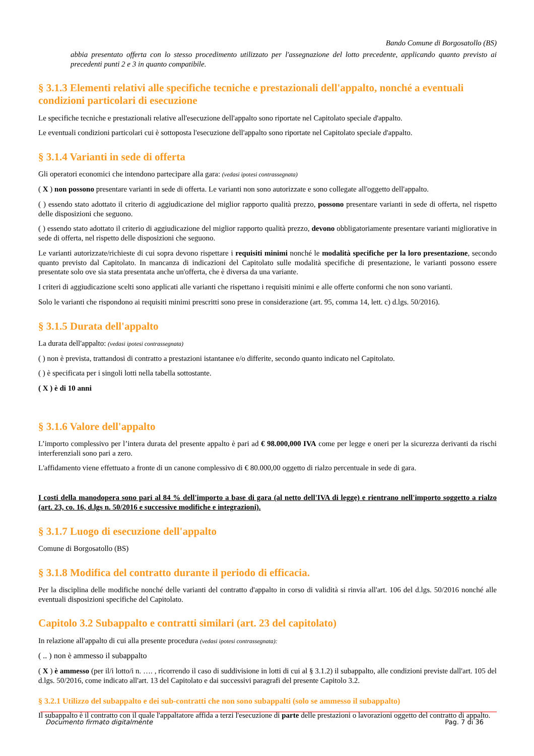Bando Comune di Borgosatollo (BS)
abbia presentato offerta con lo stesso procedimento utilizzato per l'assegnazione del lotto precedente, applicando quanto previsto ai precedenti punti 2 e 3 in quanto compatibile.
§ 3.1.3 Elementi relativi alle specifiche tecniche e prestazionali dell'appalto, nonché a eventuali condizioni particolari di esecuzione
Le specifiche tecniche e prestazionali relative all'esecuzione dell'appalto sono riportate nel Capitolato speciale d'appalto.
Le eventuali condizioni particolari cui è sottoposta l'esecuzione dell'appalto sono riportate nel Capitolato speciale d'appalto.
§ 3.1.4 Varianti in sede di offerta
Gli operatori economici che intendono partecipare alla gara: (vedasi ipotesi contrassegnata)
( X ) non possono presentare varianti in sede di offerta. Le varianti non sono autorizzate e sono collegate all'oggetto dell'appalto.
( ) essendo stato adottato il criterio di aggiudicazione del miglior rapporto qualità prezzo, possono presentare varianti in sede di offerta, nel rispetto delle disposizioni che seguono.
( ) essendo stato adottato il criterio di aggiudicazione del miglior rapporto qualità prezzo, devono obbligatoriamente presentare varianti migliorative in sede di offerta, nel rispetto delle disposizioni che seguono.
Le varianti autorizzate/richieste di cui sopra devono rispettare i requisiti minimi nonché le modalità specifiche per la loro presentazione, secondo quanto previsto dal Capitolato. In mancanza di indicazioni del Capitolato sulle modalità specifiche di presentazione, le varianti possono essere presentate solo ove sia stata presentata anche un'offerta, che è diversa da una variante.
I criteri di aggiudicazione scelti sono applicati alle varianti che rispettano i requisiti minimi e alle offerte conformi che non sono varianti.
Solo le varianti che rispondono ai requisiti minimi prescritti sono prese in considerazione (art. 95, comma 14, lett. c) d.lgs. 50/2016).
§ 3.1.5 Durata dell'appalto
La durata dell'appalto: (vedasi ipotesi contrassegnata)
( ) non è prevista, trattandosi di contratto a prestazioni istantanee e/o differite, secondo quanto indicato nel Capitolato.
( ) è specificata per i singoli lotti nella tabella sottostante.
( X ) è di 10 anni
§ 3.1.6 Valore dell'appalto
L’importo complessivo per l’intera durata del presente appalto è pari ad € 98.000,000 IVA come per legge e oneri per la sicurezza derivanti da rischi interferenziali sono pari a zero.
L'affidamento viene effettuato a fronte di un canone complessivo di € 80.000,00 oggetto di rialzo percentuale in sede di gara.
I costi della manodopera sono pari al 84 % dell'importo a base di gara (al netto dell'IVA di legge) e rientrano nell'importo soggetto a rialzo (art. 23, co. 16, d.lgs n. 50/2016 e successive modifiche e integrazioni).
§ 3.1.7 Luogo di esecuzione dell'appalto
Comune di Borgosatollo (BS)
§ 3.1.8 Modifica del contratto durante il periodo di efficacia.
Per la disciplina delle modifiche nonché delle varianti del contratto d'appalto in corso di validità si rinvia all'art. 106 del d.lgs. 50/2016 nonché alle eventuali disposizioni specifiche del Capitolato.
Capitolo 3.2 Subappalto e contratti similari (art. 23 del capitolato)
In relazione all'appalto di cui alla presente procedura (vedasi ipotesi contrassegnata):
( .. ) non è ammesso il subappalto
( X ) è ammesso (per il/i lotto/i n. …. , ricorrendo il caso di suddivisione in lotti di cui al § 3.1.2) il subappalto, alle condizioni previste dall'art. 105 del d.lgs. 50/2016, come indicato all'art. 13 del Capitolato e dai successivi paragrafi del presente Capitolo 3.2.
§ 3.2.1 Utilizzo del subappalto e dei sub-contratti che non sono subappalti (solo se ammesso il subappalto)
Il subappalto è il contratto con il quale l'appaltatore affida a terzi l'esecuzione di parte delle prestazioni o lavorazioni oggetto del contratto di appalto.
Documento firmato digitalmente Pag. 7 di 36